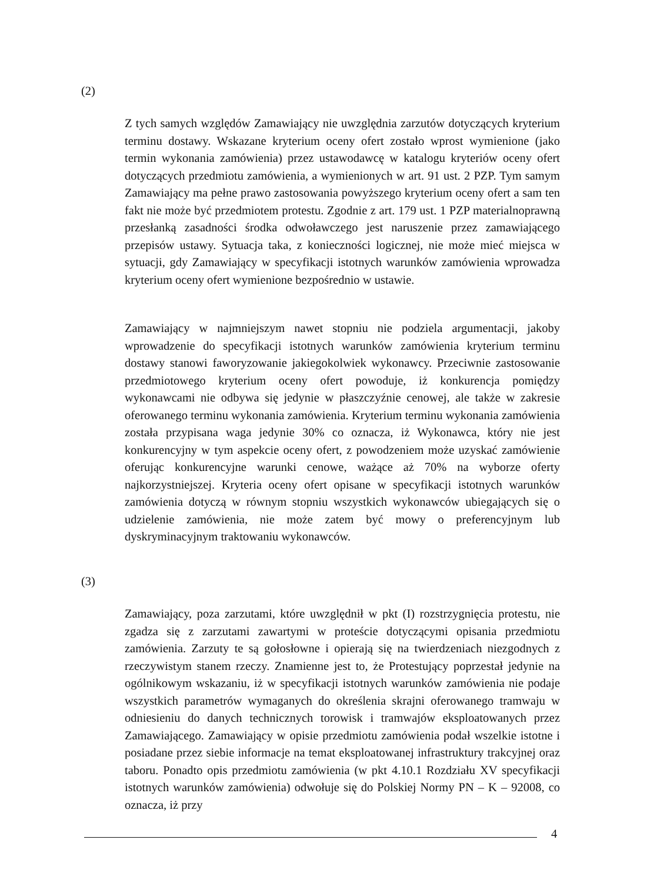(2)
Z tych samych względów Zamawiający nie uwzględnia zarzutów dotyczących kryterium terminu dostawy. Wskazane kryterium oceny ofert zostało wprost wymienione (jako termin wykonania zamówienia) przez ustawodawcę w katalogu kryteriów oceny ofert dotyczących przedmiotu zamówienia, a wymienionych w art. 91 ust. 2 PZP. Tym samym Zamawiający ma pełne prawo zastosowania powyższego kryterium oceny ofert a sam ten fakt nie może być przedmiotem protestu. Zgodnie z art. 179 ust. 1 PZP materialnoprawną przesłanką zasadności środka odwoławczego jest naruszenie przez zamawiającego przepisów ustawy. Sytuacja taka, z konieczności logicznej, nie może mieć miejsca w sytuacji, gdy Zamawiający w specyfikacji istotnych warunków zamówienia wprowadza kryterium oceny ofert wymienione bezpośrednio w ustawie.
Zamawiający w najmniejszym nawet stopniu nie podziela argumentacji, jakoby wprowadzenie do specyfikacji istotnych warunków zamówienia kryterium terminu dostawy stanowi faworyzowanie jakiegokolwiek wykonawcy. Przeciwnie zastosowanie przedmiotowego kryterium oceny ofert powoduje, iż konkurencja pomiędzy wykonawcami nie odbywa się jedynie w płaszczyźnie cenowej, ale także w zakresie oferowanego terminu wykonania zamówienia. Kryterium terminu wykonania zamówienia została przypisana waga jedynie 30% co oznacza, iż Wykonawca, który nie jest konkurencyjny w tym aspekcie oceny ofert, z powodzeniem może uzyskać zamówienie oferując konkurencyjne warunki cenowe, ważące aż 70% na wyborze oferty najkorzystniejszej. Kryteria oceny ofert opisane w specyfikacji istotnych warunków zamówienia dotyczą w równym stopniu wszystkich wykonawców ubiegających się o udzielenie zamówienia, nie może zatem być mowy o preferencyjnym lub dyskryminacyjnym traktowaniu wykonawców.
(3)
Zamawiający, poza zarzutami, które uwzględnił w pkt (I) rozstrzygnięcia protestu, nie zgadza się z zarzutami zawartymi w proteście dotyczącymi opisania przedmiotu zamówienia. Zarzuty te są gołosłowne i opierają się na twierdzeniach niezgodnych z rzeczywistym stanem rzeczy. Znamienne jest to, że Protestujący poprzestał jedynie na ogólnikowym wskazaniu, iż w specyfikacji istotnych warunków zamówienia nie podaje wszystkich parametrów wymaganych do określenia skrajni oferowanego tramwaju w odniesieniu do danych technicznych torowisk i tramwajów eksploatowanych przez Zamawiającego. Zamawiający w opisie przedmiotu zamówienia podał wszelkie istotne i posiadane przez siebie informacje na temat eksploatowanej infrastruktury trakcyjnej oraz taboru. Ponadto opis przedmiotu zamówienia (w pkt 4.10.1 Rozdziału XV specyfikacji istotnych warunków zamówienia) odwołuje się do Polskiej Normy PN – K – 92008, co oznacza, iż przy
4